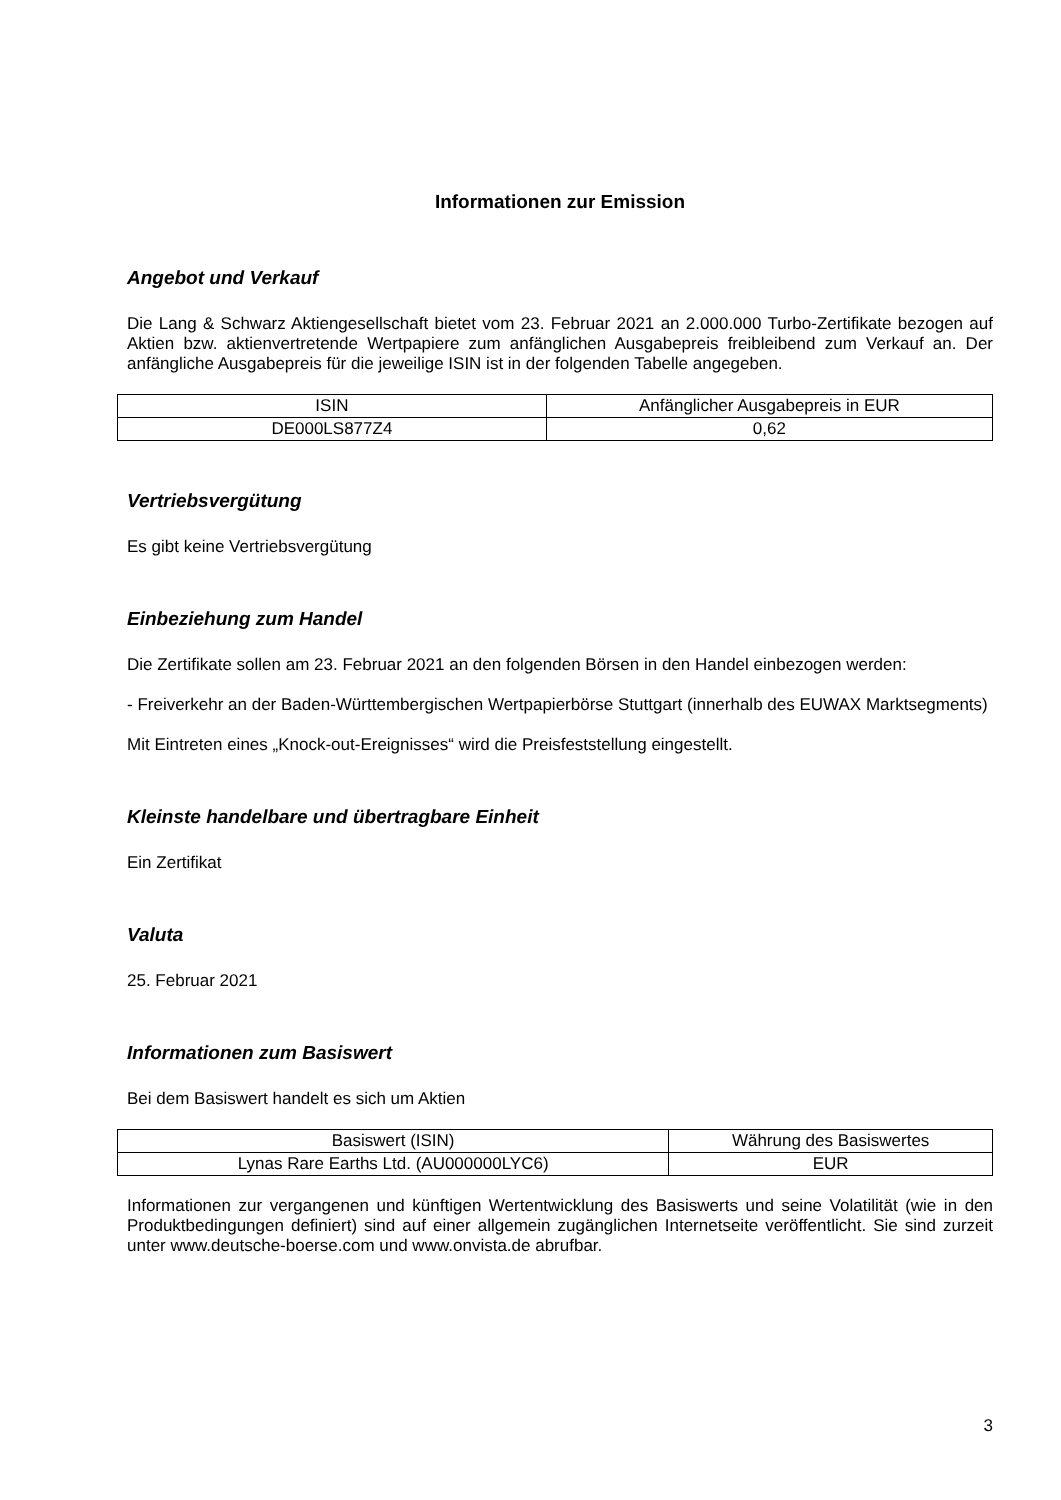Informationen zur Emission
Angebot und Verkauf
Die Lang & Schwarz Aktiengesellschaft bietet vom 23. Februar 2021 an 2.000.000 Turbo-Zertifikate bezogen auf Aktien bzw. aktienvertretende Wertpapiere zum anfänglichen Ausgabepreis freibleibend zum Verkauf an. Der anfängliche Ausgabepreis für die jeweilige ISIN ist in der folgenden Tabelle angegeben.
| ISIN | Anfänglicher Ausgabepreis in EUR |
| DE000LS877Z4 | 0,62 |
Vertriebsvergütung
Es gibt keine Vertriebsvergütung
Einbeziehung zum Handel
Die Zertifikate sollen am 23. Februar 2021 an den folgenden Börsen in den Handel einbezogen werden:
- Freiverkehr an der Baden-Württembergischen Wertpapierbörse Stuttgart (innerhalb des EUWAX Marktsegments)
Mit Eintreten eines „Knock-out-Ereignisses“ wird die Preisfeststellung eingestellt.
Kleinste handelbare und übertragbare Einheit
Ein Zertifikat
Valuta
25. Februar 2021
Informationen zum Basiswert
Bei dem Basiswert handelt es sich um Aktien
| Basiswert (ISIN) | Währung des Basiswertes |
| Lynas Rare Earths Ltd. (AU000000LYC6) | EUR |
Informationen zur vergangenen und künftigen Wertentwicklung des Basiswerts und seine Volatilität (wie in den Produktbedingungen definiert) sind auf einer allgemein zugänglichen Internetseite veröffentlicht. Sie sind zurzeit unter www.deutsche-boerse.com und www.onvista.de abrufbar.
3